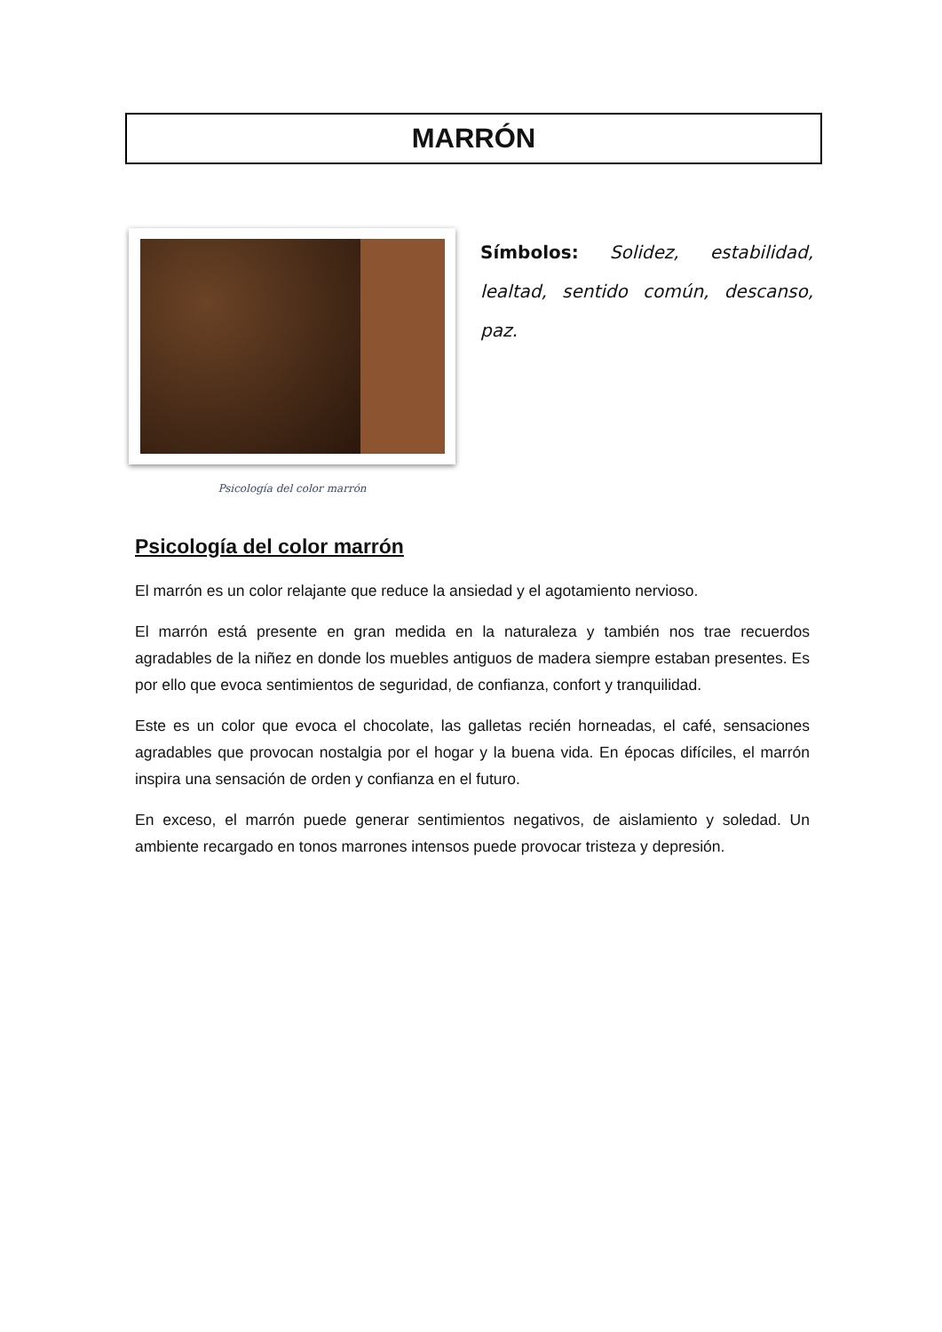MARRÓN
Psicología del color marrón
Símbolos: Solidez, estabilidad, lealtad, sentido común, descanso, paz.
Psicología del color marrón
El marrón es un color relajante que reduce la ansiedad y el agotamiento nervioso.
El marrón está presente en gran medida en la naturaleza y también nos trae recuerdos agradables de la niñez en donde los muebles antiguos de madera siempre estaban presentes. Es por ello que evoca sentimientos de seguridad, de confianza, confort y tranquilidad.
Este es un color que evoca el chocolate, las galletas recién horneadas, el café, sensaciones agradables que provocan nostalgia por el hogar y la buena vida. En épocas difíciles, el marrón inspira una sensación de orden y confianza en el futuro.
En exceso, el marrón puede generar sentimientos negativos, de aislamiento y soledad. Un ambiente recargado en tonos marrones intensos puede provocar tristeza y depresión.